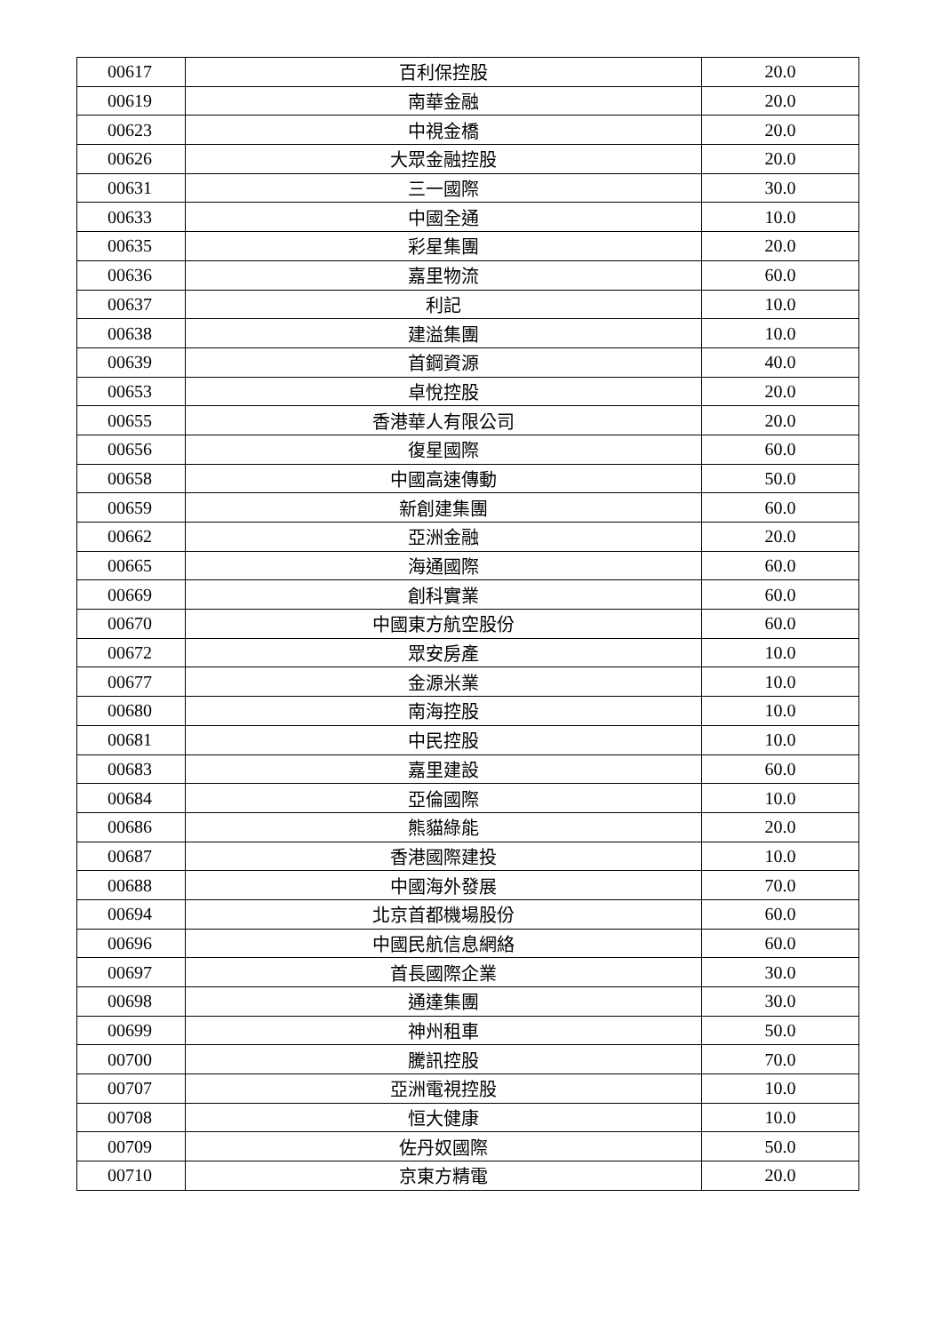| 00617 | 百利保控股 | 20.0 |
| 00619 | 南華金融 | 20.0 |
| 00623 | 中視金橋 | 20.0 |
| 00626 | 大眾金融控股 | 20.0 |
| 00631 | 三一國際 | 30.0 |
| 00633 | 中國全通 | 10.0 |
| 00635 | 彩星集團 | 20.0 |
| 00636 | 嘉里物流 | 60.0 |
| 00637 | 利記 | 10.0 |
| 00638 | 建溢集團 | 10.0 |
| 00639 | 首鋼資源 | 40.0 |
| 00653 | 卓悅控股 | 20.0 |
| 00655 | 香港華人有限公司 | 20.0 |
| 00656 | 復星國際 | 60.0 |
| 00658 | 中國高速傳動 | 50.0 |
| 00659 | 新創建集團 | 60.0 |
| 00662 | 亞洲金融 | 20.0 |
| 00665 | 海通國際 | 60.0 |
| 00669 | 創科實業 | 60.0 |
| 00670 | 中國東方航空股份 | 60.0 |
| 00672 | 眾安房產 | 10.0 |
| 00677 | 金源米業 | 10.0 |
| 00680 | 南海控股 | 10.0 |
| 00681 | 中民控股 | 10.0 |
| 00683 | 嘉里建設 | 60.0 |
| 00684 | 亞倫國際 | 10.0 |
| 00686 | 熊貓綠能 | 20.0 |
| 00687 | 香港國際建投 | 10.0 |
| 00688 | 中國海外發展 | 70.0 |
| 00694 | 北京首都機場股份 | 60.0 |
| 00696 | 中國民航信息網絡 | 60.0 |
| 00697 | 首長國際企業 | 30.0 |
| 00698 | 通達集團 | 30.0 |
| 00699 | 神州租車 | 50.0 |
| 00700 | 騰訊控股 | 70.0 |
| 00707 | 亞洲電視控股 | 10.0 |
| 00708 | 恒大健康 | 10.0 |
| 00709 | 佐丹奴國際 | 50.0 |
| 00710 | 京東方精電 | 20.0 |